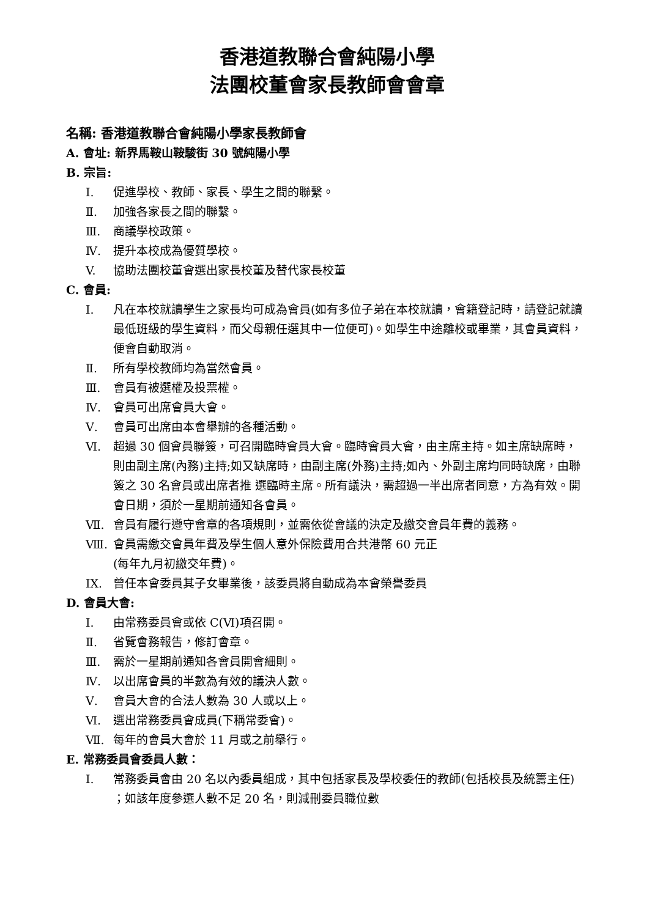香港道教聯合會純陽小學
法團校董會家長教師會會章
名稱: 香港道教聯合會純陽小學家長教師會
A. 會址: 新界馬鞍山鞍駿街 30 號純陽小學
B. 宗旨:
Ⅰ. 促進學校、教師、家長、學生之間的聯繫。
Ⅱ. 加強各家長之間的聯繫。
Ⅲ. 商議學校政策。
Ⅳ. 提升本校成為優質學校。
V. 協助法團校董會選出家長校董及替代家長校董
C. 會員:
Ⅰ. 凡在本校就讀學生之家長均可成為會員(如有多位子弟在本校就讀，會籍登記時，請登記就讀最低班級的學生資料，而父母親任選其中一位便可)。如學生中途離校或畢業，其會員資料，便會自動取消。
Ⅱ. 所有學校教師均為當然會員。
Ⅲ. 會員有被選權及投票權。
Ⅳ. 會員可出席會員大會。
Ⅴ. 會員可出席由本會舉辦的各種活動。
Ⅵ. 超過 30 個會員聯簽，可召開臨時會員大會。臨時會員大會，由主席主持。如主席缺席時，則由副主席(內務)主持;如又缺席時，由副主席(外務)主持;如內、外副主席均同時缺席，由聯簽之 30 名會員或出席者推 選臨時主席。所有議決，需超過一半出席者同意，方為有效。開會日期，須於一星期前通知各會員。
Ⅶ. 會員有履行遵守會章的各項規則，並需依從會議的決定及繳交會員年費的義務。
Ⅷ. 會員需繳交會員年費及學生個人意外保險費用合共港幣 60 元正
(每年九月初繳交年費)。
IX. 曾任本會委員其子女畢業後，該委員將自動成為本會榮譽委員
D. 會員大會:
Ⅰ. 由常務委員會或依 C(Ⅵ)項召開。
Ⅱ. 省覽會務報告，修訂會章。
Ⅲ. 需於一星期前通知各會員開會細則。
Ⅳ. 以出席會員的半數為有效的議決人數。
Ⅴ. 會員大會的合法人數為 30 人或以上。
Ⅵ. 選出常務委員會成員(下稱常委會)。
Ⅶ. 每年的會員大會於 11 月或之前舉行。
E. 常務委員會委員人數：
Ⅰ. 常務委員會由 20 名以內委員組成，其中包括家長及學校委任的教師(包括校長及統籌主任) ；如該年度參選人數不足 20 名，則減刪委員職位數